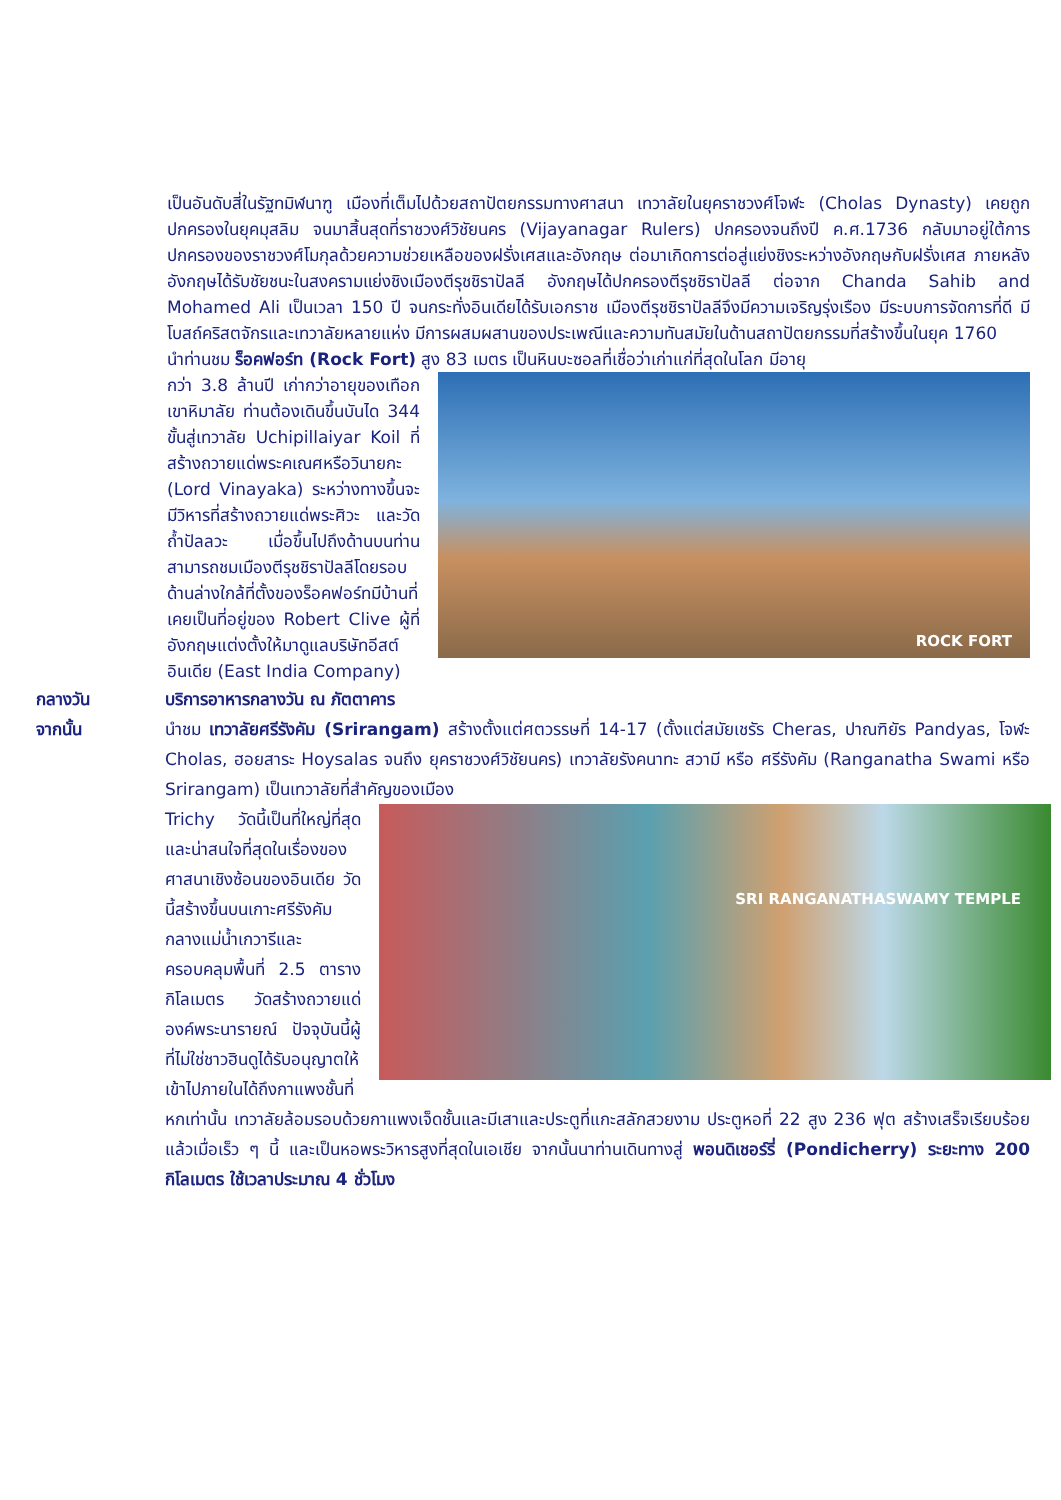เป็นอันดับสี่ในรัฐทมิฬนาฑู เมืองที่เต็มไปด้วยสถาปัตยกรรมทางศาสนา เทวาลัยในยุคราชวงศ์โจฬะ (Cholas Dynasty) เคยถูกปกครองในยุคมุสลิม จนมาสิ้นสุดที่ราชวงศ์วิชัยนคร (Vijayanagar Rulers) ปกครองจนถึงปี ค.ศ.1736 กลับมาอยู่ใต้การปกครองของราชวงศ์โมกุลด้วยความช่วยเหลือของฝรั่งเศสและอังกฤษ ต่อมาเกิดการต่อสู่แย่งชิงระหว่างอังกฤษกับฝรั่งเศส ภายหลังอังกฤษได้รับชัยชนะในสงครามแย่งชิงเมืองตีรุชชิราปัลลี อังกฤษได้ปกครองตีรุชชิราปัลลี ต่อจาก Chanda Sahib and Mohamed Ali เป็นเวลา 150 ปี จนกระทั่งอินเดียได้รับเอกราช เมืองตีรุชชิราปัลลีจึงมีความเจริญรุ่งเรือง มีระบบการจัดการที่ดี มีโบสถ์คริสตจักรและเทวาลัยหลายแห่ง มีการผสมผสานของประเพณีและความทันสมัยในด้านสถาปัตยกรรมที่สร้างขึ้นในยุค 1760
นำท่านชม ร็อคฟอร์ท (Rock Fort) สูง 83 เมตร เป็นหินบะซอลที่เชื่อว่าเก่าแก่ที่สุดในโลก มีอายุ
ROCK FORT
กว่า 3.8 ล้านปี เก่ากว่าอายุของเทือกเขาหิมาลัย ท่านต้องเดินขึ้นบันได 344 ขั้นสู่เทวาลัย Uchipillaiyar Koil ที่สร้างถวายแด่พระคเณศหรือวินายกะ (Lord Vinayaka) ระหว่างทางขึ้นจะมีวิหารที่สร้างถวายแด่พระศิวะ และวัดถ้ำปัลลวะ เมื่อขึ้นไปถึงด้านบนท่านสามารถชมเมืองตีรุชชิราปัลลีโดยรอบ ด้านล่างใกล้ที่ตั้งของร็อคฟอร์ทมีบ้านที่เคยเป็นที่อยู่ของ Robert Clive ผู้ที่อังกฤษแต่งตั้งให้มาดูแลบริษัทอีสต์อินเดีย (East India Company)
กลางวัน
บริการอาหารกลางวัน ณ ภัตตาคาร
จากนั้น
นำชม เทวาลัยศรีรังคัม (Srirangam) สร้างตั้งแต่ศตวรรษที่ 14-17 (ตั้งแต่สมัยเชรัร Cheras, ปาณฑิยัร Pandyas, โจฬะ Cholas, ฮอยสาระ Hoysalas จนถึง ยุคราชวงศ์วิชัยนคร) เทวาลัยรังคนาทะ สวามี หรือ ศรีรังคัม (Ranganatha Swami หรือ Srirangam) เป็นเทวาลัยที่สำคัญของเมือง
SRI RANGANATHASWAMY TEMPLE
Trichy วัดนี้เป็นที่ใหญ่ที่สุดและน่าสนใจที่สุดในเรื่องของศาสนาเชิงซ้อนของอินเดีย วัดนี้สร้างขึ้นบนเกาะศรีรังคัมกลางแม่น้ำเกวารีและครอบคลุมพื้นที่ 2.5 ตารางกิโลเมตร วัดสร้างถวายแด่องค์พระนารายณ์ ปัจจุบันนี้ผู้ที่ไม่ใช่ชาวฮินดูได้รับอนุญาตให้เข้าไปภายในได้ถึงกาแพงชั้นที่หกเท่านั้น เทวาลัยล้อมรอบด้วยกาแพงเจ็ดชั้นและมีเสาและประตูที่แกะสลักสวยงาม ประตูหอที่ 22 สูง 236 ฟุต สร้างเสร็จเรียบร้อยแล้วเมื่อเร็ว ๆ นี้ และเป็นหอพระวิหารสูงที่สุดในเอเชีย จากนั้นนาท่านเดินทางสู่ พอนดิเชอร์รี่ (Pondicherry) ระยะทาง 200 กิโลเมตร ใช้เวลาประมาณ 4 ชั่วโมง